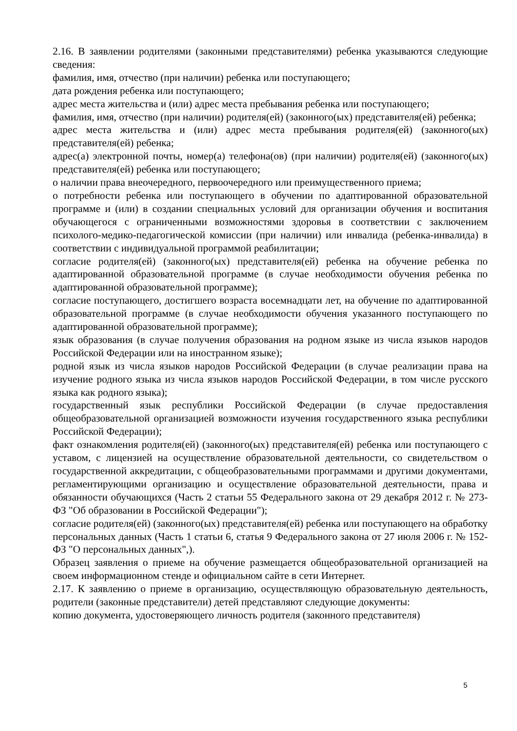2.16. В заявлении родителями (законными представителями) ребенка указываются следующие сведения:
фамилия, имя, отчество (при наличии) ребенка или поступающего;
дата рождения ребенка или поступающего;
адрес места жительства и (или) адрес места пребывания ребенка или поступающего;
фамилия, имя, отчество (при наличии) родителя(ей) (законного(ых) представителя(ей) ребенка;
адрес места жительства и (или) адрес места пребывания родителя(ей) (законного(ых) представителя(ей) ребенка;
адрес(а) электронной почты, номер(а) телефона(ов) (при наличии) родителя(ей) (законного(ых) представителя(ей) ребенка или поступающего;
о наличии права внеочередного, первоочередного или преимущественного приема;
о потребности ребенка или поступающего в обучении по адаптированной образовательной программе и (или) в создании специальных условий для организации обучения и воспитания обучающегося с ограниченными возможностями здоровья в соответствии с заключением психолого-медико-педагогической комиссии (при наличии) или инвалида (ребенка-инвалида) в соответствии с индивидуальной программой реабилитации;
согласие родителя(ей) (законного(ых) представителя(ей) ребенка на обучение ребенка по адаптированной образовательной программе (в случае необходимости обучения ребенка по адаптированной образовательной программе);
согласие поступающего, достигшего возраста восемнадцати лет, на обучение по адаптированной образовательной программе (в случае необходимости обучения указанного поступающего по адаптированной образовательной программе);
язык образования (в случае получения образования на родном языке из числа языков народов Российской Федерации или на иностранном языке);
родной язык из числа языков народов Российской Федерации (в случае реализации права на изучение родного языка из числа языков народов Российской Федерации, в том числе русского языка как родного языка);
государственный язык республики Российской Федерации (в случае предоставления общеобразовательной организацией возможности изучения государственного языка республики Российской Федерации);
факт ознакомления родителя(ей) (законного(ых) представителя(ей) ребенка или поступающего с уставом, с лицензией на осуществление образовательной деятельности, со свидетельством о государственной аккредитации, с общеобразовательными программами и другими документами, регламентирующими организацию и осуществление образовательной деятельности, права и обязанности обучающихся (Часть 2 статьи 55 Федерального закона от 29 декабря 2012 г. № 273-ФЗ "Об образовании в Российской Федерации");
согласие родителя(ей) (законного(ых) представителя(ей) ребенка или поступающего на обработку персональных данных (Часть 1 статьи 6, статья 9 Федерального закона от 27 июля 2006 г. № 152-ФЗ "О персональных данных",).
Образец заявления о приеме на обучение размещается общеобразовательной организацией на своем информационном стенде и официальном сайте в сети Интернет.
2.17. К заявлению о приеме в организацию, осуществляющую образовательную деятельность, родители (законные представители) детей представляют следующие документы:
копию документа, удостоверяющего личность родителя (законного представителя)
5